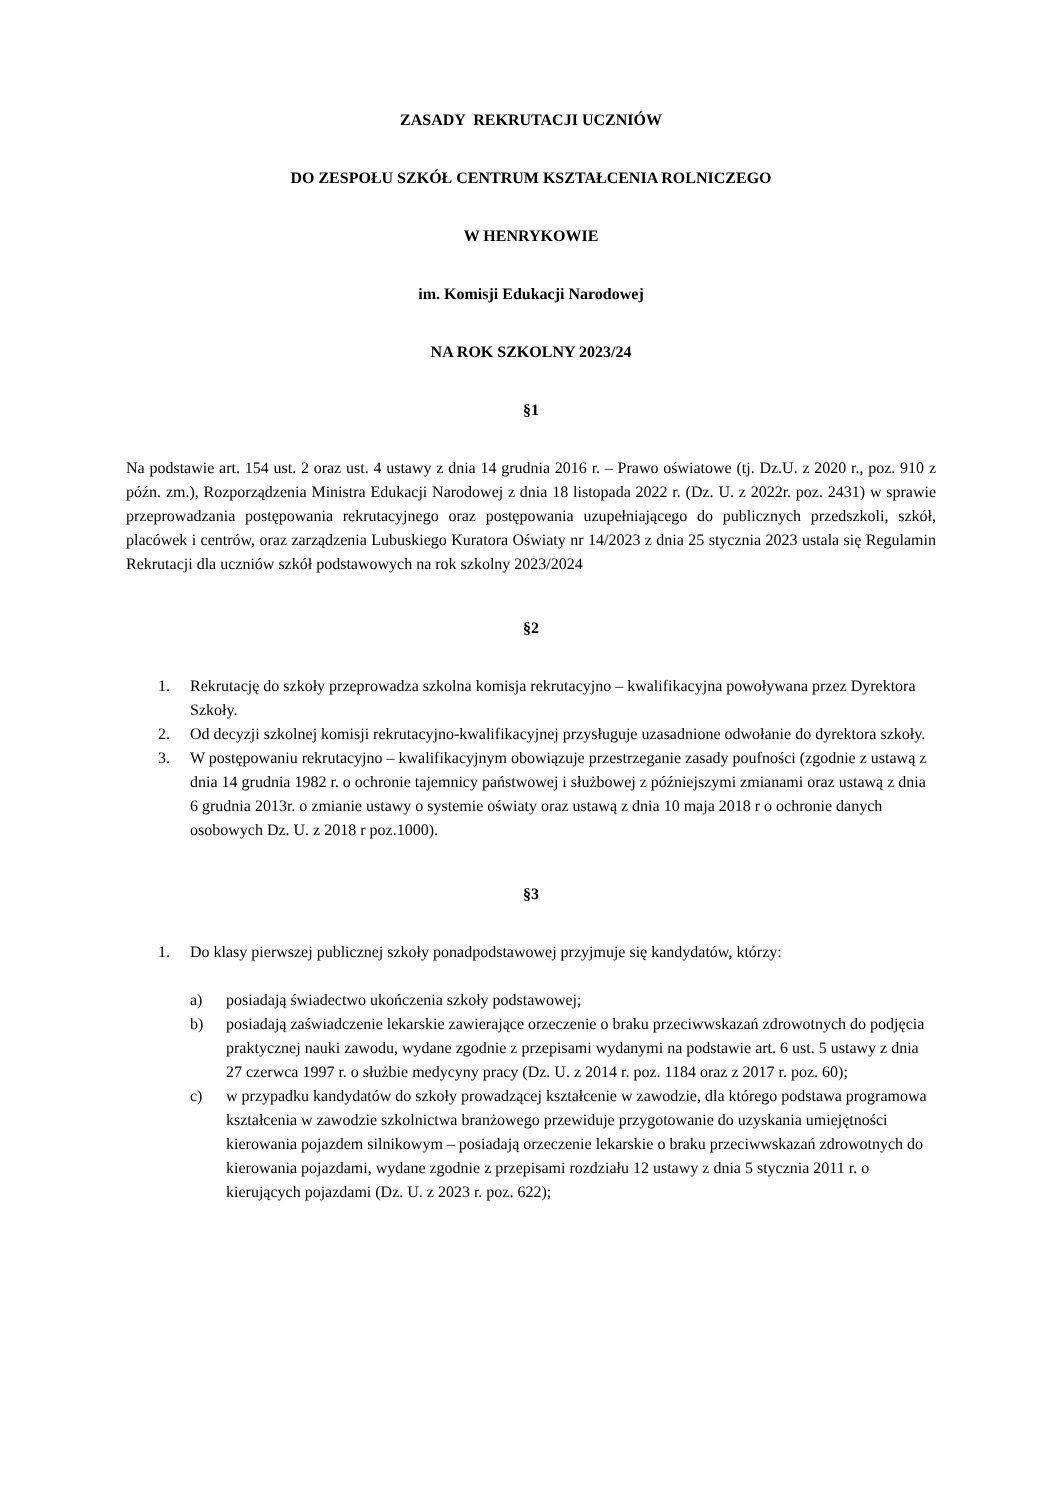ZASADY REKRUTACJI UCZNIÓW
DO ZESPOŁU SZKÓŁ CENTRUM KSZTAŁCENIA ROLNICZEGO
W HENRYKOWIE
im. Komisji Edukacji Narodowej
NA ROK SZKOLNY 2023/24
§1
Na podstawie art. 154 ust. 2 oraz ust. 4 ustawy z dnia 14 grudnia 2016 r. – Prawo oświatowe (tj. Dz.U. z 2020 r., poz. 910 z późn. zm.), Rozporządzenia Ministra Edukacji Narodowej z dnia 18 listopada 2022 r. (Dz. U. z 2022r. poz. 2431) w sprawie przeprowadzania postępowania rekrutacyjnego oraz postępowania uzupełniającego do publicznych przedszkoli, szkół, placówek i centrów, oraz zarządzenia Lubuskiego Kuratora Oświaty nr 14/2023 z dnia 25 stycznia 2023 ustala się Regulamin Rekrutacji dla uczniów szkół podstawowych na rok szkolny 2023/2024
§2
1. Rekrutację do szkoły przeprowadza szkolna komisja rekrutacyjno – kwalifikacyjna powoływana przez Dyrektora Szkoły.
2. Od decyzji szkolnej komisji rekrutacyjno-kwalifikacyjnej przysługuje uzasadnione odwołanie do dyrektora szkoły.
3. W postępowaniu rekrutacyjno – kwalifikacyjnym obowiązuje przestrzeganie zasady poufności (zgodnie z ustawą z dnia 14 grudnia 1982 r. o ochronie tajemnicy państwowej i służbowej z późniejszymi zmianami oraz ustawą z dnia 6 grudnia 2013r. o zmianie ustawy o systemie oświaty oraz ustawą z dnia 10 maja 2018 r o ochronie danych osobowych Dz. U. z 2018 r poz.1000).
§3
1. Do klasy pierwszej publicznej szkoły ponadpodstawowej przyjmuje się kandydatów, którzy:
a) posiadają świadectwo ukończenia szkoły podstawowej;
b) posiadają zaświadczenie lekarskie zawierające orzeczenie o braku przeciwwskazań zdrowotnych do podjęcia praktycznej nauki zawodu, wydane zgodnie z przepisami wydanymi na podstawie art. 6 ust. 5 ustawy z dnia 27 czerwca 1997 r. o służbie medycyny pracy (Dz. U. z 2014 r. poz. 1184 oraz z 2017 r. poz. 60);
c) w przypadku kandydatów do szkoły prowadzącej kształcenie w zawodzie, dla którego podstawa programowa kształcenia w zawodzie szkolnictwa branżowego przewiduje przygotowanie do uzyskania umiejętności kierowania pojazdem silnikowym – posiadają orzeczenie lekarskie o braku przeciwwskazań zdrowotnych do kierowania pojazdami, wydane zgodnie z przepisami rozdziału 12 ustawy z dnia 5 stycznia 2011 r. o kierujących pojazdami (Dz. U. z 2023 r. poz. 622);